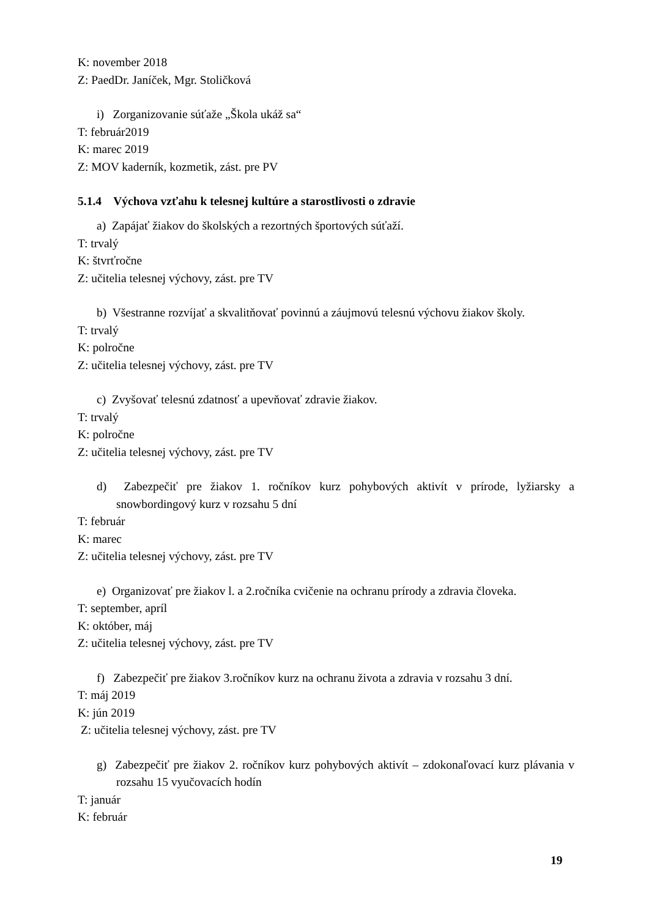K: november 2018
Z: PaedDr. Janíček, Mgr. Stoličková
i) Zorganizovanie súťaže „Škola ukáž sa“
T: február2019
K: marec 2019
Z: MOV kaderník, kozmetik, zást. pre PV
5.1.4 Výchova vzťahu k telesnej kultúre a starostlivosti o zdravie
a) Zapájať žiakov do školských a rezortných športových súťaží.
T: trvalý
K: štvrťročne
Z: učitelia telesnej výchovy, zást. pre TV
b) Všestranne rozvíjať a skvalitňovať povinnú a záujmovú telesnú výchovu žiakov školy.
T: trvalý
K: polročne
Z: učitelia telesnej výchovy, zást. pre TV
c) Zvyšovať telesnú zdatnosť a upevňovať zdravie žiakov.
T: trvalý
K: polročne
Z: učitelia telesnej výchovy, zást. pre TV
d) Zabezpečiť pre žiakov 1. ročníkov kurz pohybových aktivít v prírode, lyžiarsky a snowbordingový kurz v rozsahu 5 dní
T: február
K: marec
Z: učitelia telesnej výchovy, zást. pre TV
e) Organizovať pre žiakov l. a 2.ročníka cvičenie na ochranu prírody a zdravia človeka.
T: september, apríl
K: október, máj
Z: učitelia telesnej výchovy, zást. pre TV
f) Zabezpečiť pre žiakov 3.ročníkov kurz na ochranu života a zdravia v rozsahu 3 dní.
T: máj 2019
K: jún 2019
Z: učitelia telesnej výchovy, zást. pre TV
g) Zabezpečiť pre žiakov 2. ročníkov kurz pohybových aktivít – zdokonaľovací kurz plávania v rozsahu 15 vyučovacích hodín
T: január
K: február
19